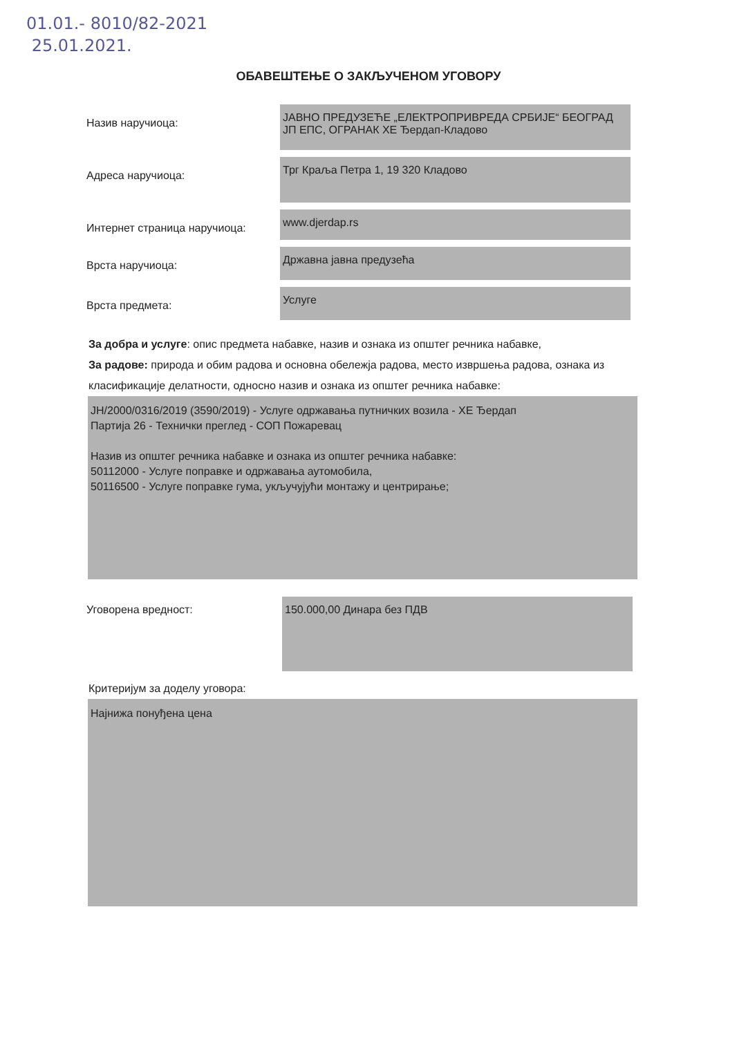01.01.- 8010/82-2021
25.01.2021.
ОБАВЕШТЕЊЕ О ЗАКЉУЧЕНОМ УГОВОРУ
Назив наручиоца:
ЈАВНО ПРЕДУЗЕЋЕ „ЕЛЕКТРОПРИВРЕДА СРБИЈЕ“ БЕОГРАД
ЈП ЕПС, ОГРАНАК ХЕ Ђердап-Кладово
Адреса наручиоца:
Трг Краља Петра 1, 19 320 Кладово
Интернет страница наручиоца:
www.djerdap.rs
Врста наручиоца:
Државна јавна предузећа
Врста предмета:
Услуге
За добра и услуге: опис предмета набавке, назив и ознака из општег речника набавке,
За радове: природа и обим радова и основна обележја радова, место извршења радова, ознака из класификације делатности, односно назив и ознака из општег речника набавке:
ЈН/2000/0316/2019 (3590/2019) - Услуге одржавања путничких возила - ХЕ Ђердап
Партија 26 - Технички преглед - СОП Пожаревац
Назив из општег речника набавке и ознака из општег речника набавке:
50112000 - Услуге поправке и одржавања аутомобила,
50116500 - Услуге поправке гума, укључујући монтажу и центрирање;
Уговорена вредност:
150.000,00 Динара без ПДВ
Критеријум за доделу уговора:
Најнижа понуђена цена